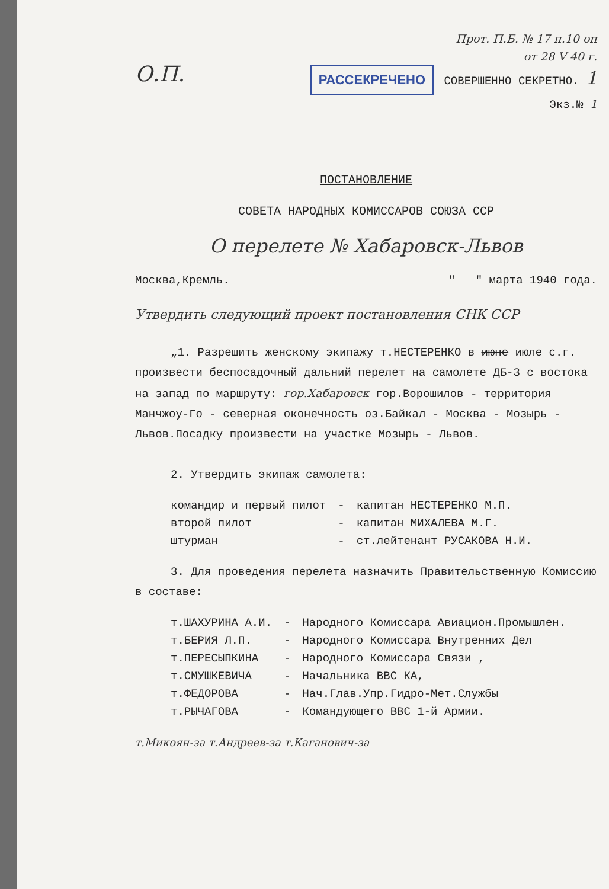Прот. П.Б. № 17 п.10 оп
от 28 V 40 г.
О.П. РАССЕКРЕЧЕНО СОВЕРШЕННО СЕКРЕТНО. 1
Экз.№ 1
ПОСТАНОВЛЕНИЕ
СОВЕТА НАРОДНЫХ КОМИССАРОВ СОЮЗА ССР
О перелете № Хабаровск-Львов
Москва,Кремль. " " марта 1940 года.
Утвердить следующий проект постановления СНК ССР
„1. Разрешить женскому экипажу т.НЕСТЕРЕНКО в июне июле с.г. произвести беспосадочный дальний перелет на самолете ДБ-3 с востока на запад по маршруту: гор.Хабаровск гор.Ворошилов - территория Манчжоу-Го - северная оконечность оз.Байкал - Москва - Мозырь - Львов.Посадку произвести на участке Мозырь - Львов.
2. Утвердить экипаж самолета:
| командир и первый пилот | - | капитан НЕСТЕРЕНКО М.П. |
| второй пилот | - | капитан МИХАЛЕВА М.Г. |
| штурман | - | ст.лейтенант РУСАКОВА Н.И. |
3. Для проведения перелета назначить Правительственную Комиссию в составе:
| т.ШАХУРИНА А.И. | - | Народного Комиссара Авиацион.Промышлен. |
| т.БЕРИЯ Л.П. | - | Народного Комиссара Внутренних Дел |
| т.ПЕРЕСЫПКИНА | - | Народного Комиссара Связи , |
| т.СМУШКЕВИЧА | - | Начальника ВВС КА, |
| т.ФЕДОРОВА | - | Нач.Глав.Упр.Гидро-Мет.Службы |
| т.РЫЧАГОВА | - | Командующего ВВС 1-й Армии. |
т.Микоян-за т.Андреев-за т.Каганович-за